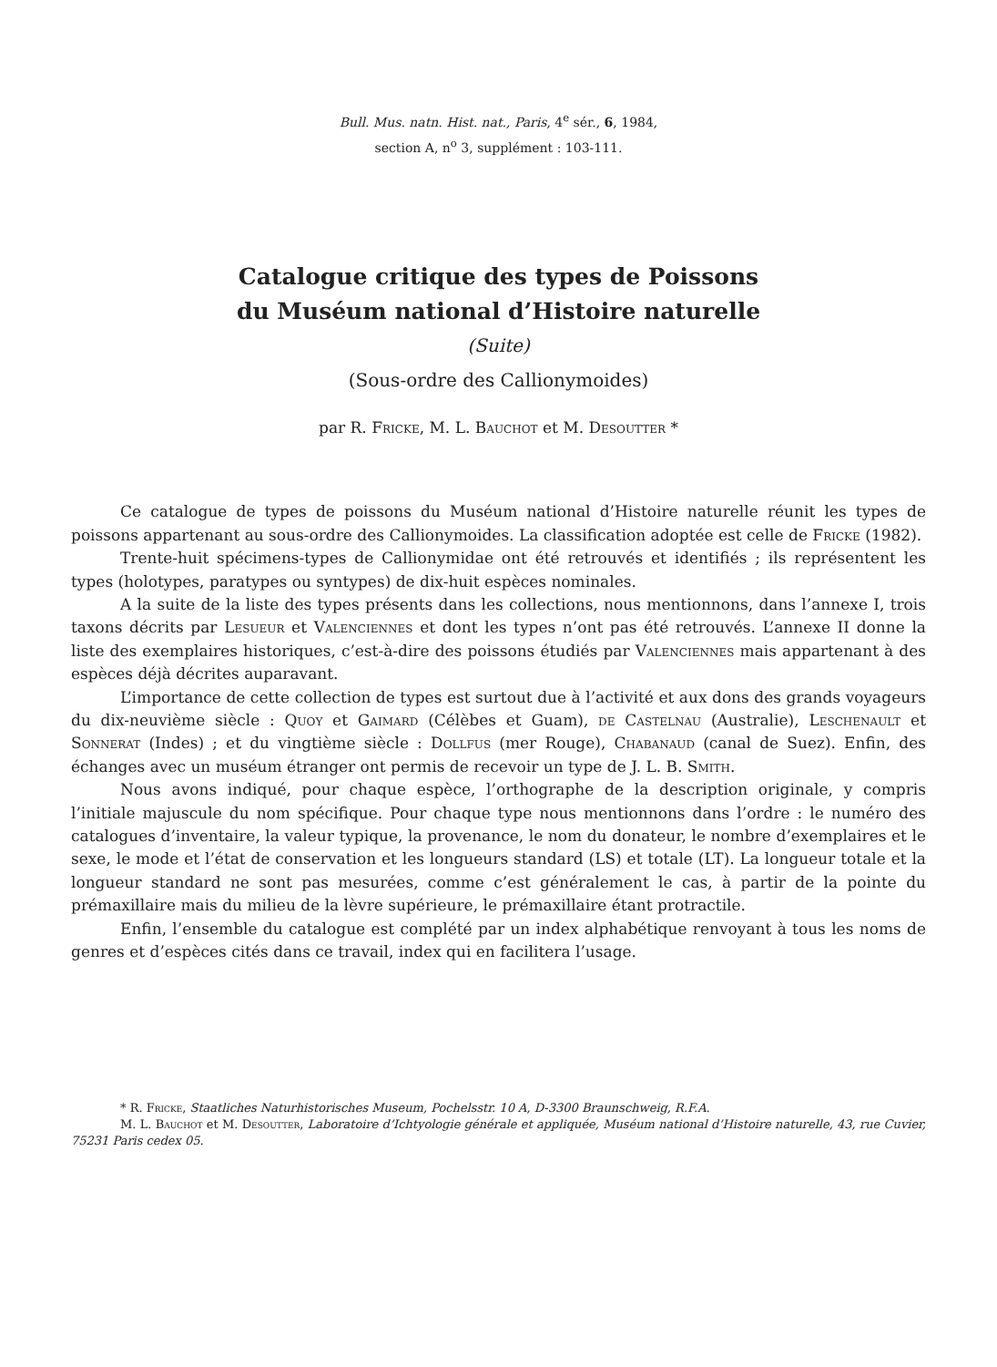Bull. Mus. natn. Hist. nat., Paris, 4<sup>e</sup> sér., 6, 1984,
section A, n<sup>o</sup> 3, supplément : 103-111.
Catalogue critique des types de Poissons
du Muséum national d’Histoire naturelle
(Suite)
(Sous-ordre des Callionymoides)
par R. Fricke, M. L. Bauchot et M. Desoutter *
Ce catalogue de types de poissons du Muséum national d’Histoire naturelle réunit les types de poissons appartenant au sous-ordre des Callionymoides. La classification adoptée est celle de Fricke (1982).
Trente-huit spécimens-types de Callionymidae ont été retrouvés et identifiés ; ils représentent les types (holotypes, paratypes ou syntypes) de dix-huit espèces nominales.
A la suite de la liste des types présents dans les collections, nous mentionnons, dans l’annexe I, trois taxons décrits par Lesueur et Valenciennes et dont les types n’ont pas été retrouvés. L’annexe II donne la liste des exemplaires historiques, c’est-à-dire des poissons étudiés par Valenciennes mais appartenant à des espèces déjà décrites auparavant.
L’importance de cette collection de types est surtout due à l’activité et aux dons des grands voyageurs du dix-neuvième siècle : Quoy et Gaimard (Célèbes et Guam), de Castelnau (Australie), Leschenault et Sonnerat (Indes) ; et du vingtième siècle : Dollfus (mer Rouge), Chabanaud (canal de Suez). Enfin, des échanges avec un muséum étranger ont permis de recevoir un type de J. L. B. Smith.
Nous avons indiqué, pour chaque espèce, l’orthographe de la description originale, y compris l’initiale majuscule du nom spécifique. Pour chaque type nous mentionnons dans l’ordre : le numéro des catalogues d’inventaire, la valeur typique, la provenance, le nom du donateur, le nombre d’exemplaires et le sexe, le mode et l’état de conservation et les longueurs standard (LS) et totale (LT). La longueur totale et la longueur standard ne sont pas mesurées, comme c’est généralement le cas, à partir de la pointe du prémaxillaire mais du milieu de la lèvre supérieure, le prémaxillaire étant protractile.
Enfin, l’ensemble du catalogue est complété par un index alphabétique renvoyant à tous les noms de genres et d’espèces cités dans ce travail, index qui en facilitera l’usage.
* R. Fricke, Staatliches Naturhistorisches Museum, Pochelsstr. 10 A, D-3300 Braunschweig, R.F.A.
M. L. Bauchot et M. Desoutter, Laboratoire d’Ichtyologie générale et appliquée, Muséum national d’Histoire naturelle, 43, rue Cuvier, 75231 Paris cedex 05.